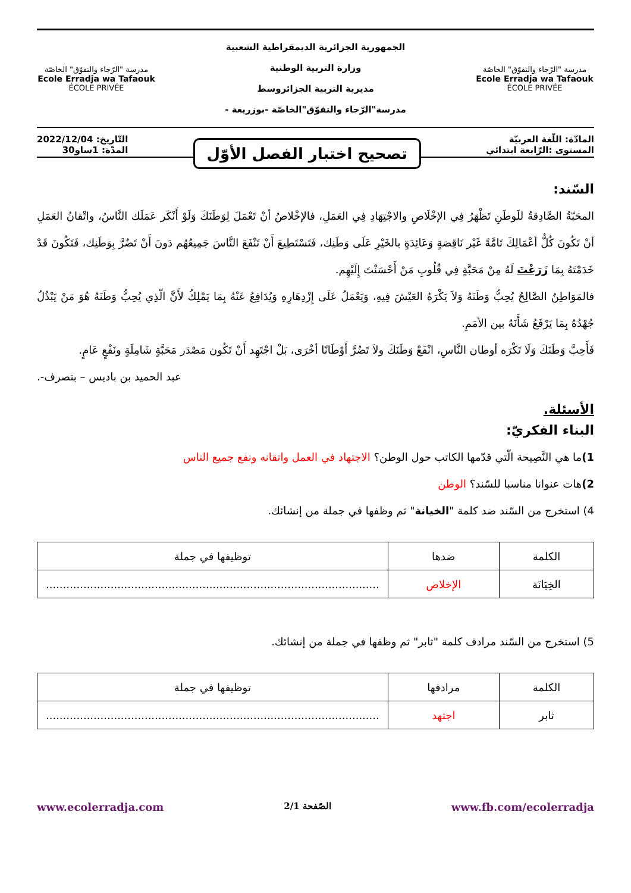مدرسة "الرّجاء والتفوّق" الخاصّة
Ecole Erradja wa Tafaouk
ÉCOLE PRIVÉE
الجمهورية الجزائرية الديمقراطية الشعبية
وزارة التربية الوطنية
مديرية التربية الجزائروسط
مدرسة"الرّجاء والتفوّق"الخاصّة -بوزريعة -
مدرسة "الرّجاء والتفوّق" الخاصّة
Ecole Erradja wa Tafaouk
ÉCOLE PRIVÉE
المادّة: اللّغة العربيّة
المستوى :الرّابعة ابتدائي
تصحيح اختبار الفصل الأوّل
التّاريخ: 2022/12/04
المدّة: 1ساو30
السّند:
المحَبّةُ الصَّادِقةُ للَوطَنِ تَظْهَرُ فِي الإخْلَاصِ والاجْتِهَادِ فِي العَمَلِ، فالإخْلاصُ أنْ تَعْمَلَ لِوَطَنَكَ وَلَوْ أَنْكَر عَمَلَك النَّاسُ، واتْقانُ العَمَلِ أنْ تَكُونَ كُلُّ أعْمَالِكَ تَامَّةً غَيْر نَاقِصَةٍ وَعَائِدَةٍ بالخَيْرِ عَلَى وَطَنِك، فَتَسْتَطِيعَ أَنْ تَنْفَعَ النَّاسَ جَمِيعُهُم دَونَ أَنْ تَضُرَّ بِوَطَنِك، فَتَكُونَ قَدْ خَدَمْتَهُ بِمَا زَرَعْتَ لَهُ مِنْ مَحَبَّةٍ فِي قُلُوبِ مَنْ أَحْسَنْتَ إِلَيْهِم.
فالمَوَاطِنُ الصَّالِحُ يُحِبُّ وَطَنَهُ وَلاَ يَكْرَهُ العَيْشَ فِيهِ، وَيَعْمَلُ عَلَى إِزْدِهَارِهِ وَيُدَافِعُ عَنْهُ بِمَا يَمْلِكُ لأَنَّ الّذِي يُحِبُّ وَطَنَهُ هُوَ مَنْ يَبْذُلُ جُهْدُهُ بِمَا يَرْفَعُ شَأَنَهُ بين الأمَمِ.
فَأَحِبَّ وَطَنَكَ وَلَا تَكْرَه أوطان النَّاسِ، انْفَعْ وَطَنَكَ ولاَ تَضُرَّ أَوْطَانًا أخْرَى، بَلْ اجْتَهِد أَنْ تَكُون مَصْدَر مَحَبَّةٍ شَامِلَةٍ ونَفْعٍ عَامٍ.
عبد الحميد بن باديس – بتصرف-.
الأسئلة.
البناء الفكريّ:
1) ما هي النَّصِيحة الّتي قدّمها الكاتب حول الوطن؟ الاجتهاد في العمل واتقانه ونفع جميع الناس
2) هات عنوانا مناسبا للسّند؟ الوطن
4) استخرج من السّند ضد كلمة "الخيانة" ثم وظفها في جملة من إنشائك.
| الكلمة | ضدها | توظيفها في جملة |
| --- | --- | --- |
| الخِيَانَة | الإخلاص | .................................................................................................. |
5) استخرج من السّند مرادف كلمة "ثابر" ثم وظفها في جملة من إنشائك.
| الكلمة | مرادفها | توظيفها في جملة |
| --- | --- | --- |
| ثابر | اجتهد | .................................................................................................. |
www.ecolerradja.com الصّفحة 2/1 www.fb.com/ecolerradja